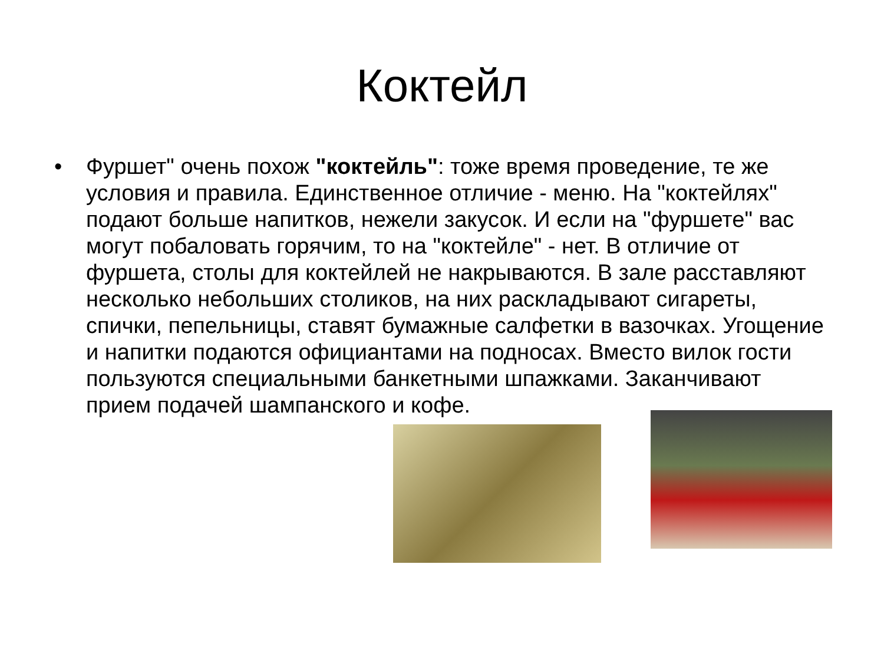Коктейл
• Фуршет" очень похож "коктейль": тоже время проведение, те же условия и правила. Единственное отличие - меню. На "коктейлях" подают больше напитков, нежели закусок. И если на "фуршете" вас могут побаловать горячим, то на "коктейле" - нет. В отличие от фуршета, столы для коктейлей не накрываются. В зале расставляют несколько небольших столиков, на них раскладывают сигареты, спички, пепельницы, ставят бумажные салфетки в вазочках. Угощение и напитки подаются официантами на подносах. Вместо вилок гости пользуются специальными банкетными шпажками. Заканчивают прием подачей шампанского и кофе.